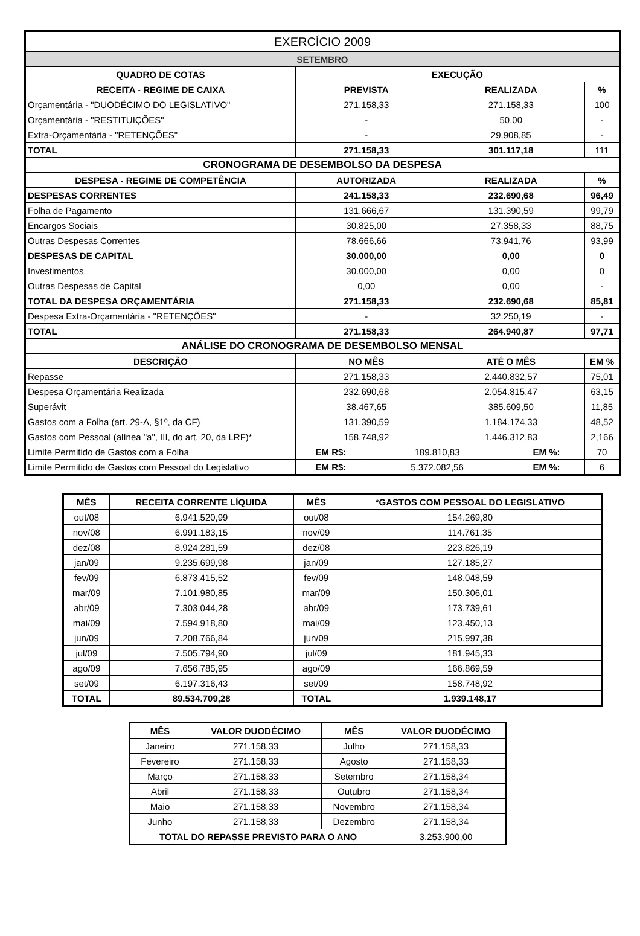| EXERCÍCIO 2009 | | | | | |
| SETEMBRO | | | | | |
| QUADRO DE COTAS | EXECUÇÃO | | | | |
| RECEITA - REGIME DE CAIXA | PREVISTA | | REALIZADA | | % |
| Orçamentária - "DUODÉCIMO DO LEGISLATIVO" | 271.158,33 | | 271.158,33 | | 100 |
| Orçamentária - "RESTITUIÇÕES" | - | | 50,00 | | - |
| Extra-Orçamentária - "RETENÇÕES" | - | | 29.908,85 | | - |
| TOTAL | 271.158,33 | | 301.117,18 | | 111 |
| CRONOGRAMA DE DESEMBOLSO DA DESPESA | | | | | |
| DESPESA - REGIME DE COMPETÊNCIA | AUTORIZADA | | REALIZADA | | % |
| DESPESAS CORRENTES | 241.158,33 | | 232.690,68 | | 96,49 |
| Folha de Pagamento | 131.666,67 | | 131.390,59 | | 99,79 |
| Encargos Sociais | 30.825,00 | | 27.358,33 | | 88,75 |
| Outras Despesas Correntes | 78.666,66 | | 73.941,76 | | 93,99 |
| DESPESAS DE CAPITAL | 30.000,00 | | 0,00 | | 0 |
| Investimentos | 30.000,00 | | 0,00 | | 0 |
| Outras Despesas de Capital | 0,00 | | 0,00 | | - |
| TOTAL DA DESPESA ORÇAMENTÁRIA | 271.158,33 | | 232.690,68 | | 85,81 |
| Despesa Extra-Orçamentária - "RETENÇÕES" | - | | 32.250,19 | | - |
| TOTAL | 271.158,33 | | 264.940,87 | | 97,71 |
| ANÁLISE DO CRONOGRAMA DE DESEMBOLSO MENSAL | | | | | |
| DESCRIÇÃO | NO MÊS | | ATÉ O MÊS | | EM % |
| Repasse | 271.158,33 | | 2.440.832,57 | | 75,01 |
| Despesa Orçamentária Realizada | 232.690,68 | | 2.054.815,47 | | 63,15 |
| Superávit | 38.467,65 | | 385.609,50 | | 11,85 |
| Gastos com a Folha (art. 29-A, §1º, da CF) | 131.390,59 | | 1.184.174,33 | | 48,52 |
| Gastos com Pessoal (alínea "a", III, do art. 20, da LRF)* | 158.748,92 | | 1.446.312,83 | | 2,166 |
| Limite Permitido de Gastos com a Folha | EM R$: | 189.810,83 | | EM %: | 70 |
| Limite Permitido de Gastos com Pessoal do Legislativo | EM R$: | 5.372.082,56 | | EM %: | 6 |
| MÊS | RECEITA CORRENTE LÍQUIDA | MÊS | *GASTOS COM PESSOAL DO LEGISLATIVO |
| --- | --- | --- | --- |
| out/08 | 6.941.520,99 | out/08 | 154.269,80 |
| nov/08 | 6.991.183,15 | nov/09 | 114.761,35 |
| dez/08 | 8.924.281,59 | dez/08 | 223.826,19 |
| jan/09 | 9.235.699,98 | jan/09 | 127.185,27 |
| fev/09 | 6.873.415,52 | fev/09 | 148.048,59 |
| mar/09 | 7.101.980,85 | mar/09 | 150.306,01 |
| abr/09 | 7.303.044,28 | abr/09 | 173.739,61 |
| mai/09 | 7.594.918,80 | mai/09 | 123.450,13 |
| jun/09 | 7.208.766,84 | jun/09 | 215.997,38 |
| jul/09 | 7.505.794,90 | jul/09 | 181.945,33 |
| ago/09 | 7.656.785,95 | ago/09 | 166.869,59 |
| set/09 | 6.197.316,43 | set/09 | 158.748,92 |
| TOTAL | 89.534.709,28 | TOTAL | 1.939.148,17 |
| MÊS | VALOR DUODÉCIMO | MÊS | VALOR DUODÉCIMO |
| --- | --- | --- | --- |
| Janeiro | 271.158,33 | Julho | 271.158,33 |
| Fevereiro | 271.158,33 | Agosto | 271.158,33 |
| Março | 271.158,33 | Setembro | 271.158,34 |
| Abril | 271.158,33 | Outubro | 271.158,34 |
| Maio | 271.158,33 | Novembro | 271.158,34 |
| Junho | 271.158,33 | Dezembro | 271.158,34 |
| TOTAL DO REPASSE PREVISTO PARA O ANO | | | 3.253.900,00 |